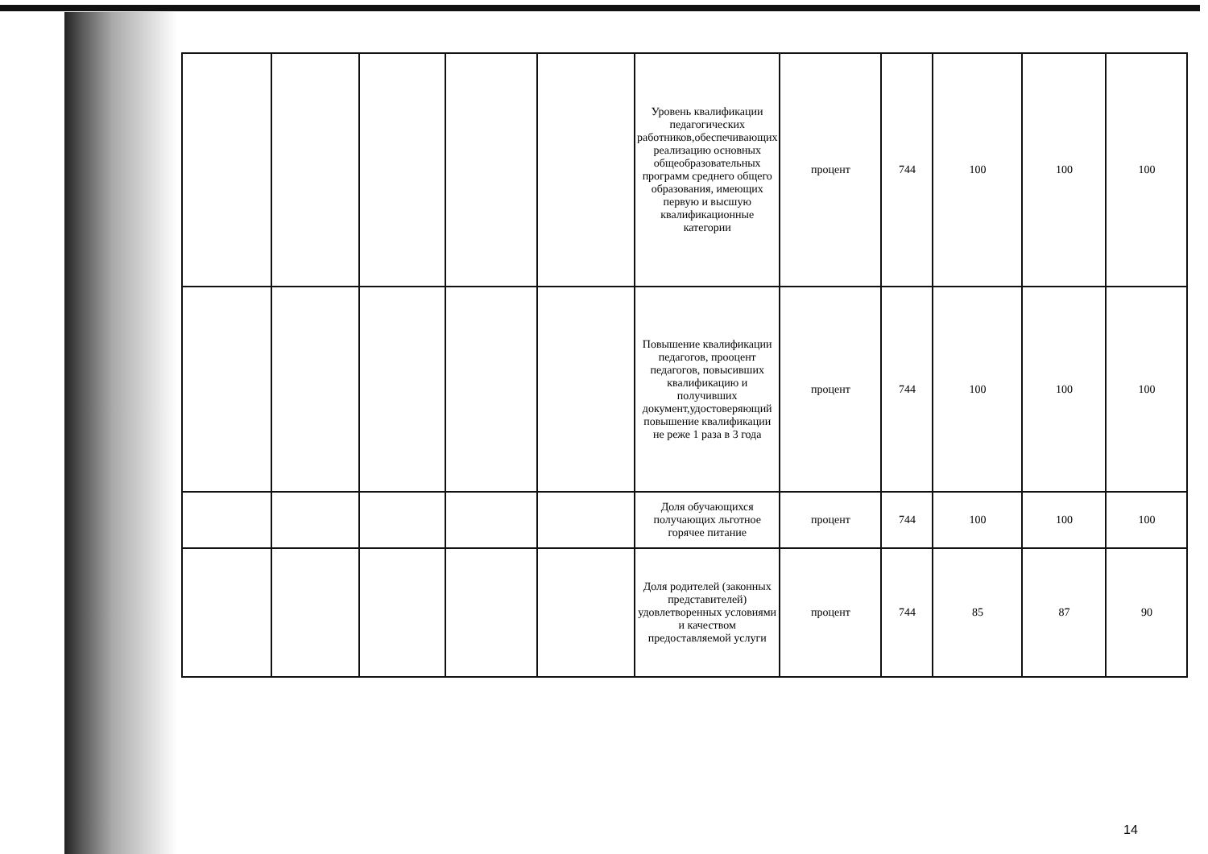| | | | | | Уровень квалификации педагогических работников,обеспечивающих реализацию основных общеобразовательных программ среднего общего образования, имеющих первую и высшую квалификационные категории | процент | 744 | 100 | 100 | 100 |
| | | | | | Повышение квалификации педагогов, прооцент педагогов, повысивших квалификацию и получивших документ,удостоверяющий повышение квалификации не реже 1 раза в 3 года | процент | 744 | 100 | 100 | 100 |
| | | | | | Доля обучающихся получающих льготное горячее питание | процент | 744 | 100 | 100 | 100 |
| | | | | | Доля родителей (законных представителей) удовлетворенных условиями и качеством предоставляемой услуги | процент | 744 | 85 | 87 | 90 |
14